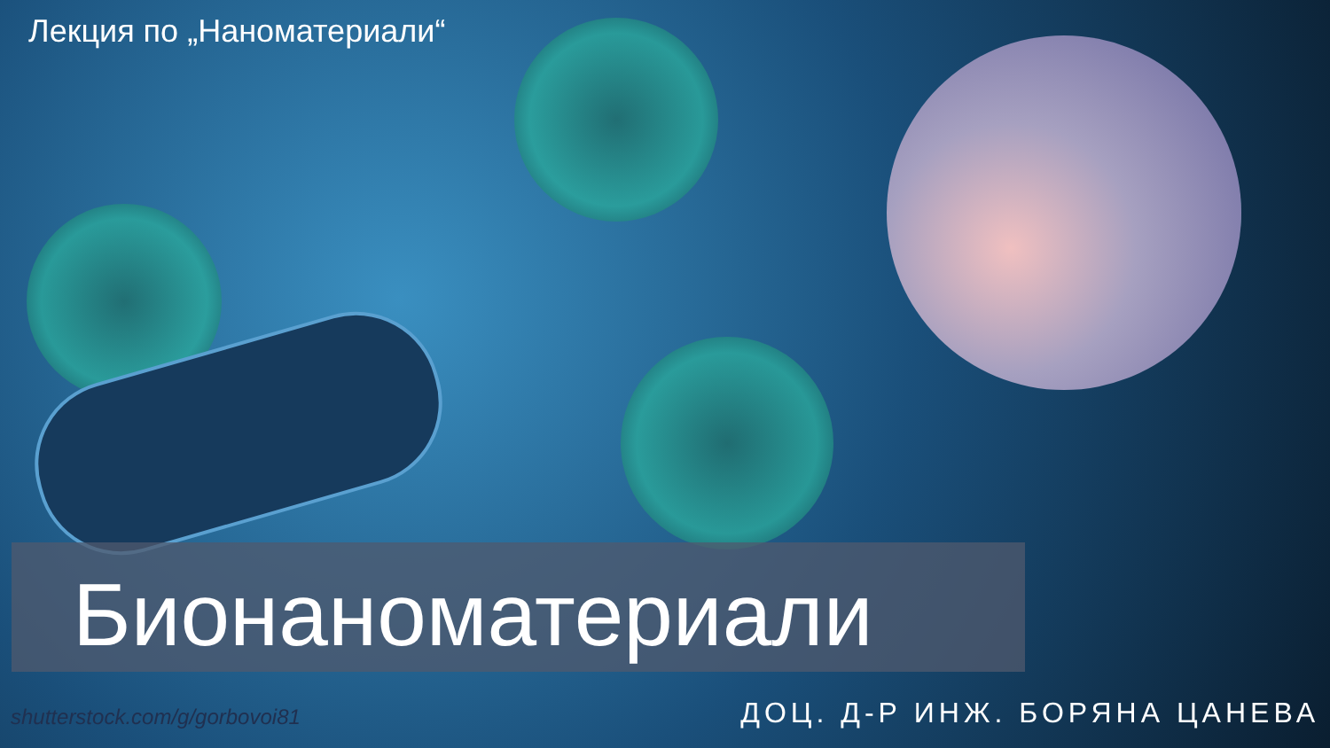Лекция по „Наноматериали“
Бионаноматериали
shutterstock.com/g/gorbovoi81 ДОЦ. Д-Р ИНЖ. БОРЯНА ЦАНЕВА